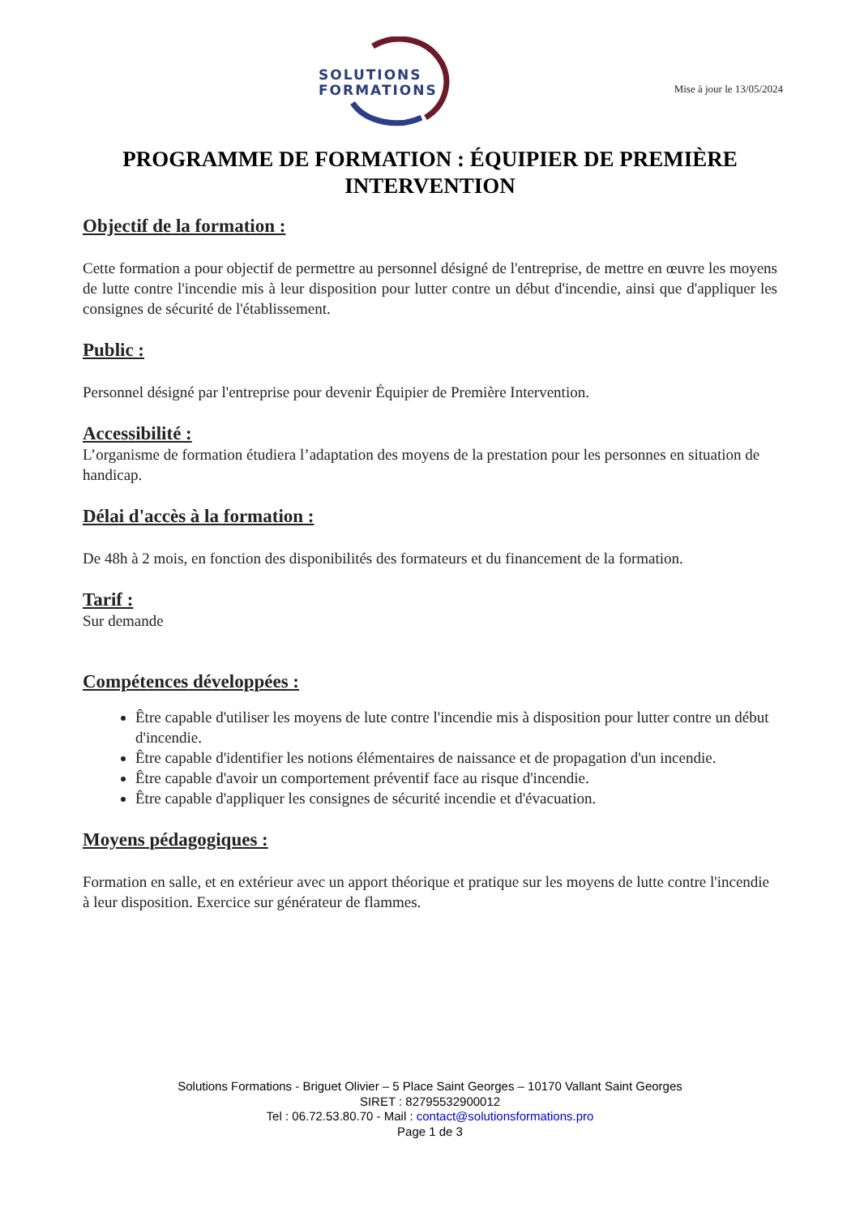SOLUTIONS
FORMATIONS
Mise à jour le 13/05/2024
PROGRAMME DE FORMATION : ÉQUIPIER DE PREMIÈRE INTERVENTION
Objectif de la formation :
Cette formation a pour objectif de permettre au personnel désigné de l'entreprise, de mettre en œuvre les moyens de lutte contre l'incendie mis à leur disposition pour lutter contre un début d'incendie, ainsi que d'appliquer les consignes de sécurité de l'établissement.
Public :
Personnel désigné par l'entreprise pour devenir Équipier de Première Intervention.
Accessibilité :
L’organisme de formation étudiera l’adaptation des moyens de la prestation pour les personnes en situation de handicap.
Délai d'accès à la formation :
De 48h à 2 mois, en fonction des disponibilités des formateurs et du financement de la formation.
Tarif :
Sur demande
Compétences développées :
Être capable d'utiliser les moyens de lute contre l'incendie mis à disposition pour lutter contre un début d'incendie.
Être capable d'identifier les notions élémentaires de naissance et de propagation d'un incendie.
Être capable d'avoir un comportement préventif face au risque d'incendie.
Être capable d'appliquer les consignes de sécurité incendie et d'évacuation.
Moyens pédagogiques :
Formation en salle, et en extérieur avec un apport théorique et pratique sur les moyens de lutte contre l'incendie à leur disposition. Exercice sur générateur de flammes.
Solutions Formations - Briguet Olivier – 5 Place Saint Georges – 10170 Vallant Saint Georges
SIRET : 82795532900012
Tel : 06.72.53.80.70 - Mail : contact@solutionsformations.pro
Page 1 de 3